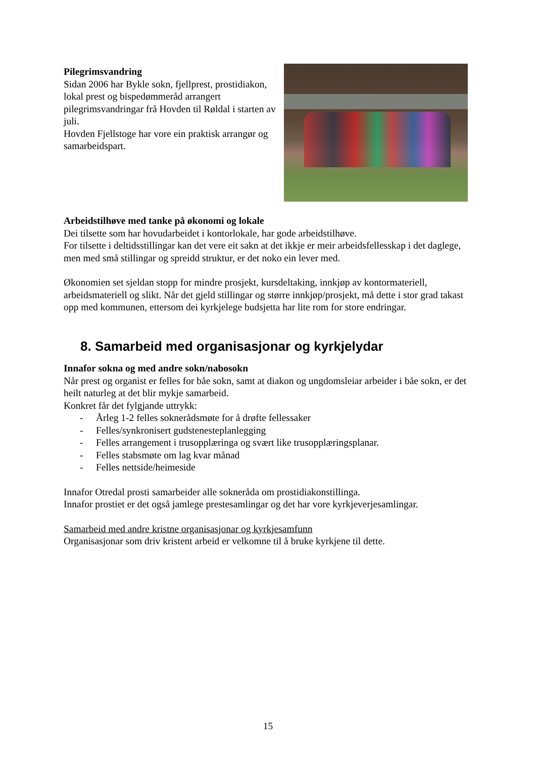Pilegrimsvandring
Sidan 2006 har Bykle sokn, fjellprest, prostidiakon, lokal prest og bispedømmeråd arrangert pilegrimsvandringar frå Hovden til Røldal i starten av juli.
Hovden Fjellstoge har vore ein praktisk arrangør og samarbeidspart.
Arbeidstilhøve med tanke på økonomi og lokale
Dei tilsette som har hovudarbeidet i kontorlokale, har gode arbeidstilhøve.
For tilsette i deltidsstillingar kan det vere eit sakn at det ikkje er meir arbeidsfellesskap i det daglege, men med små stillingar og spreidd struktur, er det noko ein lever med.
Økonomien set sjeldan stopp for mindre prosjekt, kursdeltaking, innkjøp av kontormateriell, arbeidsmateriell og slikt. Når det gjeld stillingar og større innkjøp/prosjekt, må dette i stor grad takast opp med kommunen, ettersom dei kyrkjelege budsjetta har lite rom for store endringar.
8. Samarbeid med organisasjonar og kyrkjelydar
Innafor sokna og med andre sokn/nabosokn
Når prest og organist er felles for båe sokn, samt at diakon og ungdomsleiar arbeider i båe sokn, er det heilt naturleg at det blir mykje samarbeid.
Konkret får det fylgjande uttrykk:
- Årleg 1-2 felles soknerådsmøte for å drøfte fellessaker
- Felles/synkronisert gudstenesteplanlegging
- Felles arrangement i trusopplæringa og svært like trusopplæringsplanar.
- Felles stabsmøte om lag kvar månad
- Felles nettside/heimeside
Innafor Otredal prosti samarbeider alle sokneråda om prostidiakonstillinga.
Innafor prostiet er det også jamlege prestesamlingar og det har vore kyrkjeverjesamlingar.
Samarbeid med andre kristne organisasjonar og kyrkjesamfunn
Organisasjonar som driv kristent arbeid er velkomne til å bruke kyrkjene til dette.
15